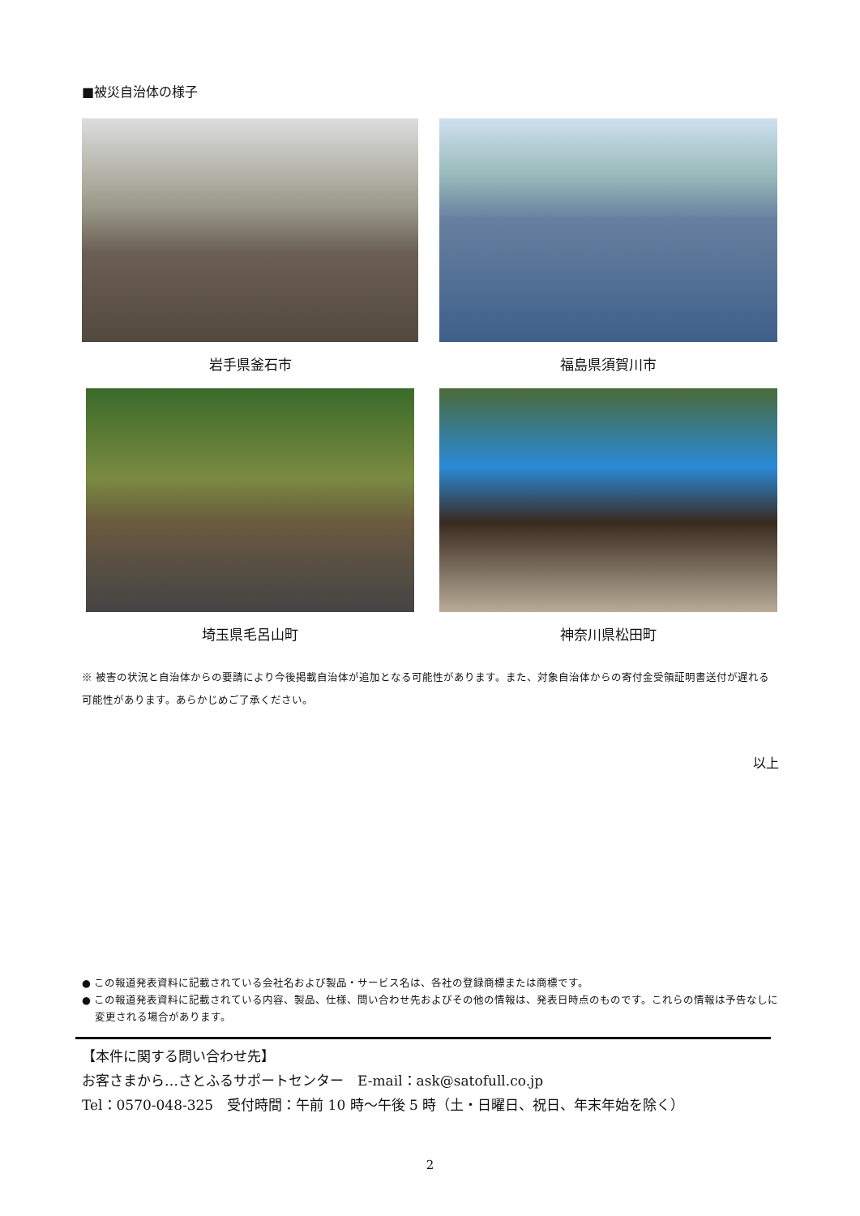■被災自治体の様子
岩手県釜石市
福島県須賀川市
埼玉県毛呂山町
神奈川県松田町
※ 被害の状況と自治体からの要請により今後掲載自治体が追加となる可能性があります。また、対象自治体からの寄付金受領証明書送付が遅れる可能性があります。あらかじめご了承ください。
以上
● この報道発表資料に記載されている会社名および製品・サービス名は、各社の登録商標または商標です。
● この報道発表資料に記載されている内容、製品、仕様、問い合わせ先およびその他の情報は、発表日時点のものです。これらの情報は予告なしに変更される場合があります。
【本件に関する問い合わせ先】
お客さまから…さとふるサポートセンター　E-mail：ask@satofull.co.jp
Tel：0570-048-325　受付時間：午前 10 時～午後 5 時（土・日曜日、祝日、年末年始を除く）
2